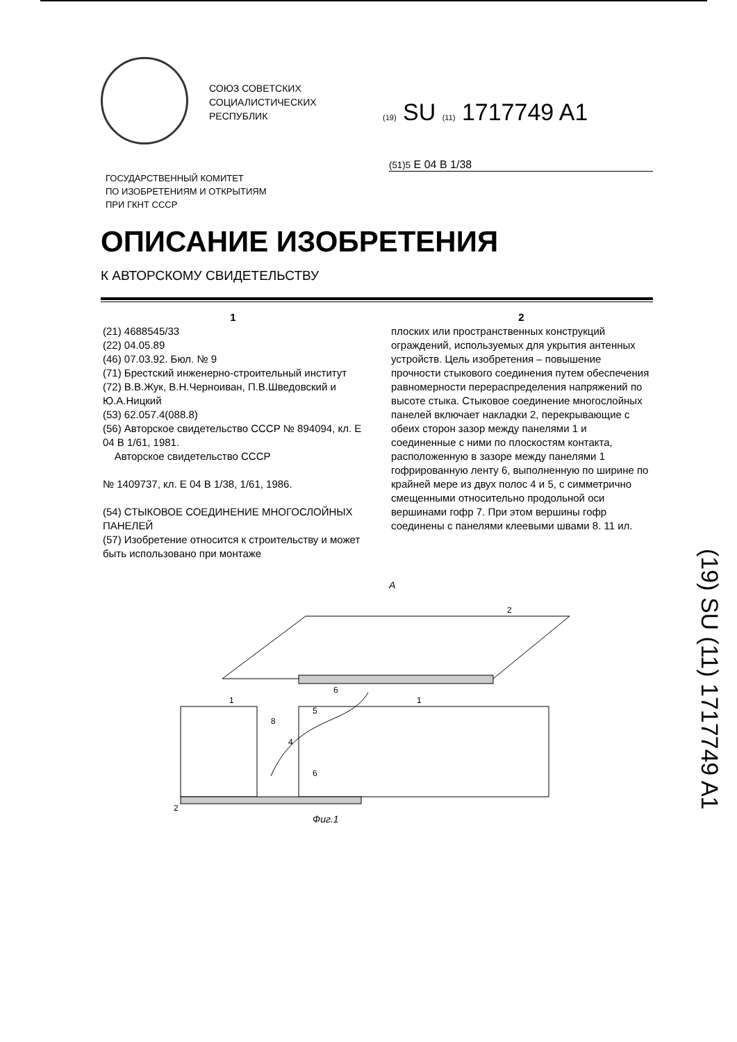СОЮЗ СОВЕТСКИХ
СОЦИАЛИСТИЧЕСКИХ
РЕСПУБЛИК
(19) SU (11) 1717749 A1
(51)5 E 04 B 1/38
ГОСУДАРСТВЕННЫЙ КОМИТЕТ
ПО ИЗОБРЕТЕНИЯМ И ОТКРЫТИЯМ
ПРИ ГКНТ СССР
ОПИСАНИЕ ИЗОБРЕТЕНИЯ
К АВТОРСКОМУ СВИДЕТЕЛЬСТВУ
1
(21) 4688545/33
(22) 04.05.89
(46) 07.03.92. Бюл. № 9
(71) Брестский инженерно-строительный институт
(72) В.В.Жук, В.Н.Черноиван, П.В.Шведовский и Ю.А.Ницкий
(53) 62.057.4(088.8)
(56) Авторское свидетельство СССР № 894094, кл. E 04 B 1/61, 1981.
Авторское свидетельство СССР
№ 1409737, кл. E 04 B 1/38, 1/61, 1986.
(54) СТЫКОВОЕ СОЕДИНЕНИЕ МНОГОСЛОЙНЫХ ПАНЕЛЕЙ
(57) Изобретение относится к строительству и может быть использовано при монтаже
2
плоских или пространственных конструкций ограждений, используемых для укрытия антенных устройств. Цель изобретения – повышение прочности стыкового соединения путем обеспечения равномерности перераспределения напряжений по высоте стыка. Стыковое соединение многослойных панелей включает накладки 2, перекрывающие с обеих сторон зазор между панелями 1 и соединенные с ними по плоскостям контакта, расположенную в зазоре между панелями 1 гофрированную ленту 6, выполненную по ширине по крайней мере из двух полос 4 и 5, с симметрично смещенными относительно продольной оси вершинами гофр 7. При этом вершины гофр соединены с панелями клеевыми швами 8. 11 ил.
A
1
1
2
2
6
5
8
4
6
Фиг.1
(19) SU (11) 1717749 A1